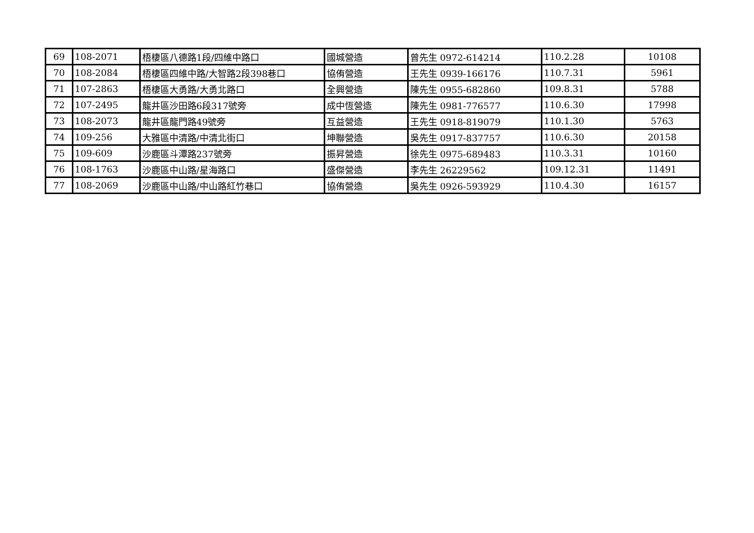| 69 | 108-2071 | 梧棲區八德路1段/四維中路口 | 國城營造 | 曾先生 0972-614214 | 110.2.28 | 10108 |
| 70 | 108-2084 | 梧棲區四維中路/大智路2段398巷口 | 協侑營造 | 王先生 0939-166176 | 110.7.31 | 5961 |
| 71 | 107-2863 | 梧棲區大勇路/大勇北路口 | 全興營造 | 陳先生 0955-682860 | 109.8.31 | 5788 |
| 72 | 107-2495 | 龍井區沙田路6段317號旁 | 成中恆營造 | 陳先生 0981-776577 | 110.6.30 | 17998 |
| 73 | 108-2073 | 龍井區龍門路49號旁 | 互益營造 | 王先生 0918-819079 | 110.1.30 | 5763 |
| 74 | 109-256 | 大雅區中清路/中清北街口 | 坤聯營造 | 吳先生 0917-837757 | 110.6.30 | 20158 |
| 75 | 109-609 | 沙鹿區斗潭路237號旁 | 振昇營造 | 徐先生 0975-689483 | 110.3.31 | 10160 |
| 76 | 108-1763 | 沙鹿區中山路/星海路口 | 盛傑營造 | 李先生 26229562 | 109.12.31 | 11491 |
| 77 | 108-2069 | 沙鹿區中山路/中山路紅竹巷口 | 協侑營造 | 吳先生 0926-593929 | 110.4.30 | 16157 |